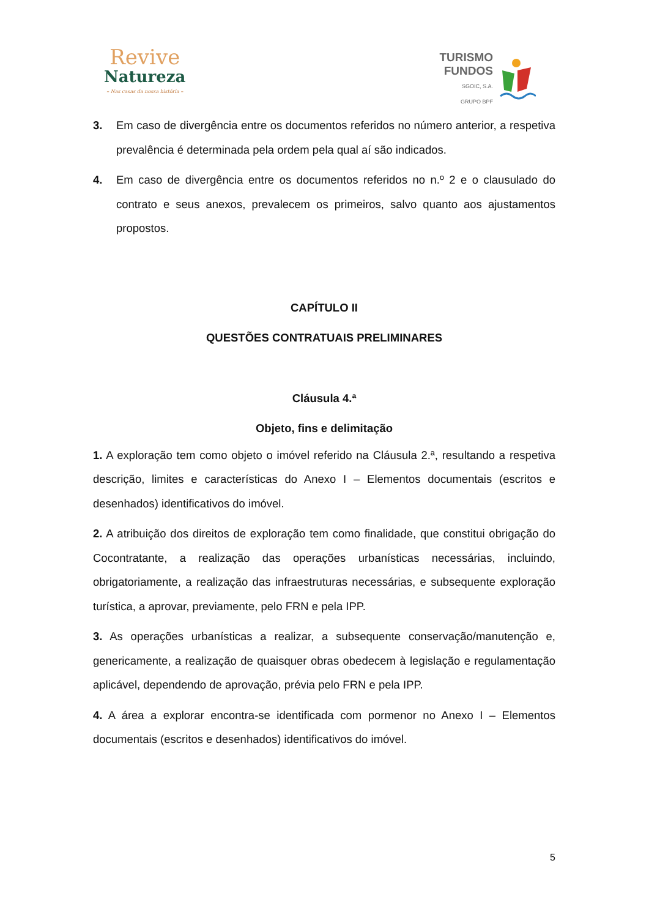Revive
Natureza
– Nas casas da nossa história –
TURISMO
FUNDOS
SGOIC, S.A.
GRUPO BPF
3. Em caso de divergência entre os documentos referidos no número anterior, a respetiva prevalência é determinada pela ordem pela qual aí são indicados.
4. Em caso de divergência entre os documentos referidos no n.º 2 e o clausulado do contrato e seus anexos, prevalecem os primeiros, salvo quanto aos ajustamentos propostos.
CAPÍTULO II
QUESTÕES CONTRATUAIS PRELIMINARES
Cláusula 4.ª
Objeto, fins e delimitação
1. A exploração tem como objeto o imóvel referido na Cláusula 2.ª, resultando a respetiva descrição, limites e características do Anexo I – Elementos documentais (escritos e desenhados) identificativos do imóvel.
2. A atribuição dos direitos de exploração tem como finalidade, que constitui obrigação do Cocontratante, a realização das operações urbanísticas necessárias, incluindo, obrigatoriamente, a realização das infraestruturas necessárias, e subsequente exploração turística, a aprovar, previamente, pelo FRN e pela IPP.
3. As operações urbanísticas a realizar, a subsequente conservação/manutenção e, genericamente, a realização de quaisquer obras obedecem à legislação e regulamentação aplicável, dependendo de aprovação, prévia pelo FRN e pela IPP.
4. A área a explorar encontra-se identificada com pormenor no Anexo I – Elementos documentais (escritos e desenhados) identificativos do imóvel.
5